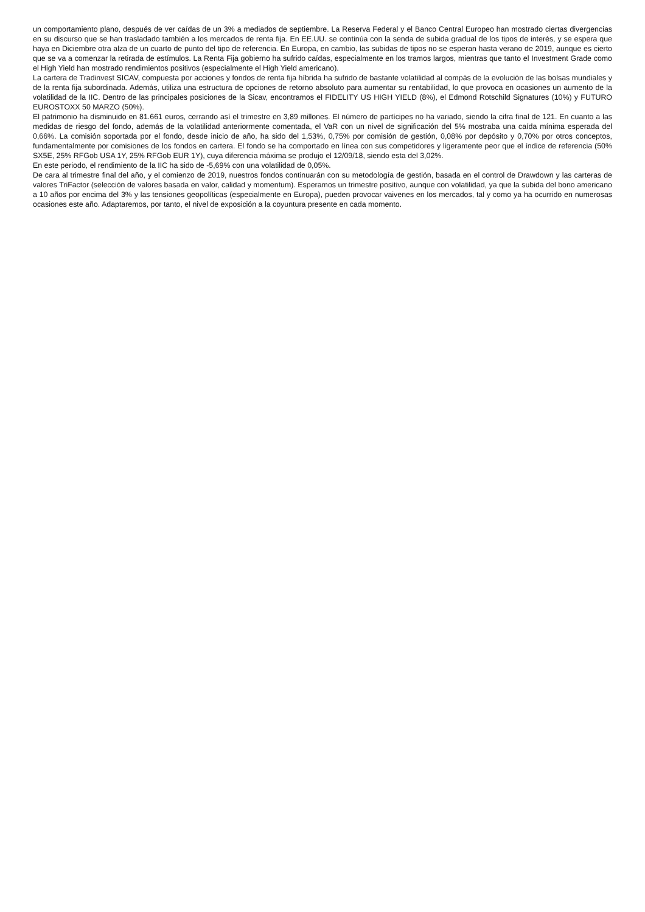un comportamiento plano, después de ver caídas de un 3% a mediados de septiembre. La Reserva Federal y el Banco Central Europeo han mostrado ciertas divergencias en su discurso que se han trasladado también a los mercados de renta fija. En EE.UU. se continúa con la senda de subida gradual de los tipos de interés, y se espera que haya en Diciembre otra alza de un cuarto de punto del tipo de referencia. En Europa, en cambio, las subidas de tipos no se esperan hasta verano de 2019, aunque es cierto que se va a comenzar la retirada de estímulos. La Renta Fija gobierno ha sufrido caídas, especialmente en los tramos largos, mientras que tanto el Investment Grade como el High Yield han mostrado rendimientos positivos (especialmente el High Yield americano).
La cartera de Tradinvest SICAV, compuesta por acciones y fondos de renta fija híbrida ha sufrido de bastante volatilidad al compás de la evolución de las bolsas mundiales y de la renta fija subordinada. Además, utiliza una estructura de opciones de retorno absoluto para aumentar su rentabilidad, lo que provoca en ocasiones un aumento de la volatilidad de la IIC. Dentro de las principales posiciones de la Sicav, encontramos el FIDELITY US HIGH YIELD (8%), el Edmond Rotschild Signatures (10%) y FUTURO EUROSTOXX 50 MARZO (50%).
El patrimonio ha disminuido en 81.661 euros, cerrando así el trimestre en 3,89 millones. El número de partícipes no ha variado, siendo la cifra final de 121. En cuanto a las medidas de riesgo del fondo, además de la volatilidad anteriormente comentada, el VaR con un nivel de significación del 5% mostraba una caída mínima esperada del 0,66%. La comisión soportada por el fondo, desde inicio de año, ha sido del 1,53%, 0,75% por comisión de gestión, 0,08% por depósito y 0,70% por otros conceptos, fundamentalmente por comisiones de los fondos en cartera. El fondo se ha comportado en línea con sus competidores y ligeramente peor que el índice de referencia (50% SX5E, 25% RFGob USA 1Y, 25% RFGob EUR 1Y), cuya diferencia máxima se produjo el 12/09/18, siendo esta del 3,02%.
En este periodo, el rendimiento de la IIC ha sido de -5,69% con una volatilidad de 0,05%.
De cara al trimestre final del año, y el comienzo de 2019, nuestros fondos continuarán con su metodología de gestión, basada en el control de Drawdown y las carteras de valores TriFactor (selección de valores basada en valor, calidad y momentum). Esperamos un trimestre positivo, aunque con volatilidad, ya que la subida del bono americano a 10 años por encima del 3% y las tensiones geopolíticas (especialmente en Europa), pueden provocar vaivenes en los mercados, tal y como ya ha ocurrido en numerosas ocasiones este año. Adaptaremos, por tanto, el nivel de exposición a la coyuntura presente en cada momento.